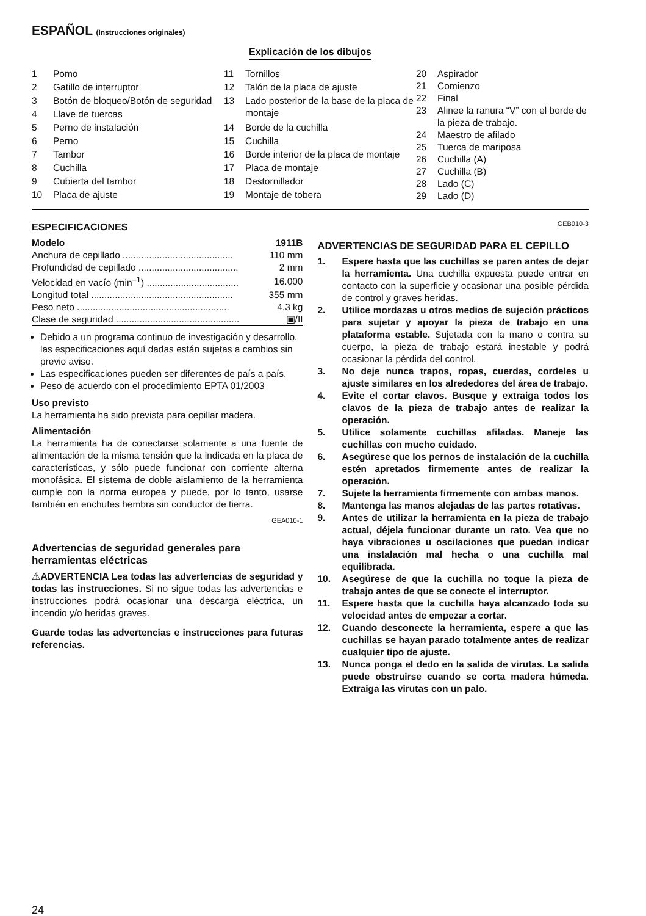ESPAÑOL (Instrucciones originales)
Explicación de los dibujos
| 1 | Pomo |
| 2 | Gatillo de interruptor |
| 3 | Botón de bloqueo/Botón de seguridad |
| 4 | Llave de tuercas |
| 5 | Perno de instalación |
| 6 | Perno |
| 7 | Tambor |
| 8 | Cuchilla |
| 9 | Cubierta del tambor |
| 10 | Placa de ajuste |
| 11 | Tornillos |
| 12 | Talón de la placa de ajuste |
| 13 | Lado posterior de la base de la placa de montaje |
| 14 | Borde de la cuchilla |
| 15 | Cuchilla |
| 16 | Borde interior de la placa de montaje |
| 17 | Placa de montaje |
| 18 | Destornillador |
| 19 | Montaje de tobera |
| 20 | Aspirador |
| 21 | Comienzo |
| 22 | Final |
| 23 | Alinee la ranura “V” con el borde de la pieza de trabajo. |
| 24 | Maestro de afilado |
| 25 | Tuerca de mariposa |
| 26 | Cuchilla (A) |
| 27 | Cuchilla (B) |
| 28 | Lado (C) |
| 29 | Lado (D) |
ESPECIFICACIONES
| Modelo | 1911B |
| Anchura de cepillado .......................................... | 110 mm |
| Profundidad de cepillado ...................................... | 2 mm |
| Velocidad en vacío (min<sup>–1</sup>) ................................... | 16.000 |
| Longitud total ...................................................... | 355 mm |
| Peso neto .......................................................... | 4,3 kg |
| Clase de seguridad ............................................... | ▣/II |
Debido a un programa continuo de investigación y desarrollo, las especificaciones aquí dadas están sujetas a cambios sin previo aviso.
Las especificaciones pueden ser diferentes de país a país.
Peso de acuerdo con el procedimiento EPTA 01/2003
Uso previsto
La herramienta ha sido prevista para cepillar madera.
Alimentación
La herramienta ha de conectarse solamente a una fuente de alimentación de la misma tensión que la indicada en la placa de características, y sólo puede funcionar con corriente alterna monofásica. El sistema de doble aislamiento de la herramienta cumple con la norma europea y puede, por lo tanto, usarse también en enchufes hembra sin conductor de tierra.
GEA010-1
Advertencias de seguridad generales para herramientas eléctricas
⚠ADVERTENCIA Lea todas las advertencias de seguridad y todas las instrucciones. Si no sigue todas las advertencias e instrucciones podrá ocasionar una descarga eléctrica, un incendio y/o heridas graves.
Guarde todas las advertencias e instrucciones para futuras referencias.
GEB010-3
ADVERTENCIAS DE SEGURIDAD PARA EL CEPILLO
1. Espere hasta que las cuchillas se paren antes de dejar la herramienta. Una cuchilla expuesta puede entrar en contacto con la superficie y ocasionar una posible pérdida de control y graves heridas.
2. Utilice mordazas u otros medios de sujeción prácticos para sujetar y apoyar la pieza de trabajo en una plataforma estable. Sujetada con la mano o contra su cuerpo, la pieza de trabajo estará inestable y podrá ocasionar la pérdida del control.
3. No deje nunca trapos, ropas, cuerdas, cordeles u ajuste similares en los alrededores del área de trabajo.
4. Evite el cortar clavos. Busque y extraiga todos los clavos de la pieza de trabajo antes de realizar la operación.
5. Utilice solamente cuchillas afiladas. Maneje las cuchillas con mucho cuidado.
6. Asegúrese que los pernos de instalación de la cuchilla estén apretados firmemente antes de realizar la operación.
7. Sujete la herramienta firmemente con ambas manos.
8. Mantenga las manos alejadas de las partes rotativas.
9. Antes de utilizar la herramienta en la pieza de trabajo actual, déjela funcionar durante un rato. Vea que no haya vibraciones u oscilaciones que puedan indicar una instalación mal hecha o una cuchilla mal equilibrada.
10. Asegúrese de que la cuchilla no toque la pieza de trabajo antes de que se conecte el interruptor.
11. Espere hasta que la cuchilla haya alcanzado toda su velocidad antes de empezar a cortar.
12. Cuando desconecte la herramienta, espere a que las cuchillas se hayan parado totalmente antes de realizar cualquier tipo de ajuste.
13. Nunca ponga el dedo en la salida de virutas. La salida puede obstruirse cuando se corta madera húmeda. Extraiga las virutas con un palo.
24